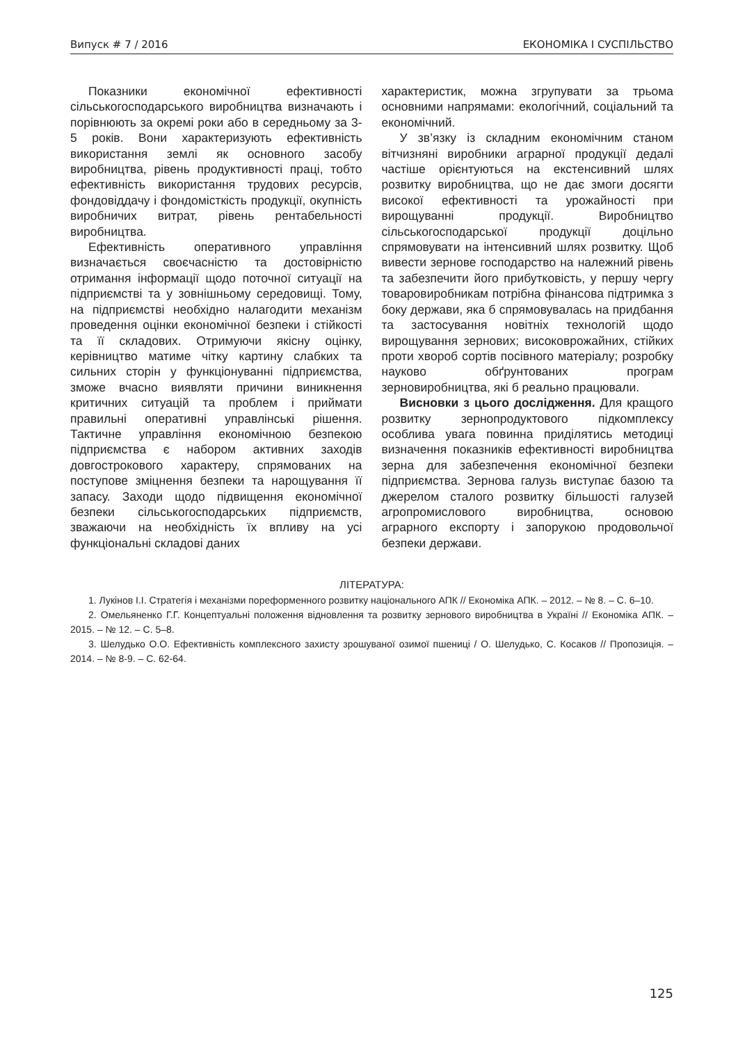Випуск # 7 / 2016 ЕКОНОМІКА І СУСПІЛЬСТВО
Показники економічної ефективності сільськогосподарського виробництва визначають і порівнюють за окремі роки або в середньому за 3-5 років. Вони характеризують ефективність використання землі як основного засобу виробництва, рівень продуктивності праці, тобто ефективність використання трудових ресурсів, фондовіддачу і фондомісткість продукції, окупність виробничих витрат, рівень рентабельності виробництва.
Ефективність оперативного управління визначається своєчасністю та достовірністю отримання інформації щодо поточної ситуації на підприємстві та у зовнішньому середовищі. Тому, на підприємстві необхідно налагодити механізм проведення оцінки економічної безпеки і стійкості та її складових. Отримуючи якісну оцінку, керівництво матиме чітку картину слабких та сильних сторін у функціонуванні підприємства, зможе вчасно виявляти причини виникнення критичних ситуацій та проблем і приймати правильні оперативні управлінські рішення. Тактичне управління економічною безпекою підприємства є набором активних заходів довгострокового характеру, спрямованих на поступове зміцнення безпеки та нарощування її запасу. Заходи щодо підвищення економічної безпеки сільськогосподарських підприємств, зважаючи на необхідність їх впливу на усі функціональні складові даних
характеристик, можна згрупувати за трьома основними напрямами: екологічний, соціальний та економічний.
У зв’язку із складним економічним станом вітчизняні виробники аграрної продукції дедалі частіше орієнтуються на екстенсивний шлях розвитку виробництва, що не дає змоги досягти високої ефективності та урожайності при вирощуванні продукції. Виробництво сільськогосподарської продукції доцільно спрямовувати на інтенсивний шлях розвитку. Щоб вивести зернове господарство на належний рівень та забезпечити його прибутковість, у першу чергу товаровиробникам потрібна фінансова підтримка з боку держави, яка б спрямовувалась на придбання та застосування новітніх технологій щодо вирощування зернових; високоврожайних, стійких проти хвороб сортів посівного матеріалу; розробку науково обґрунтованих програм зерновиробництва, які б реально працювали.
Висновки з цього дослідження. Для кращого розвитку зернопродуктового підкомплексу особлива увага повинна приділятись методиці визначення показників ефективності виробництва зерна для забезпечення економічної безпеки підприємства. Зернова галузь виступає базою та джерелом сталого розвитку більшості галузей агропромислового виробництва, основою аграрного експорту і запорукою продовольчої безпеки держави.
ЛІТЕРАТУРА:
1. Лукінов І.І. Стратегія і механізми пореформенного розвитку національного АПК // Економіка АПК. – 2012. – № 8. – С. 6–10.
2. Омельяненко Г.Г. Концептуальні положення відновлення та розвитку зернового виробництва в Україні // Економіка АПК. – 2015. – № 12. – С. 5–8.
3. Шелудько О.О. Ефективність комплексного захисту зрошуваної озимої пшениці / О. Шелудько, С. Косаков // Пропозиція. – 2014. – № 8-9. – С. 62-64.
125